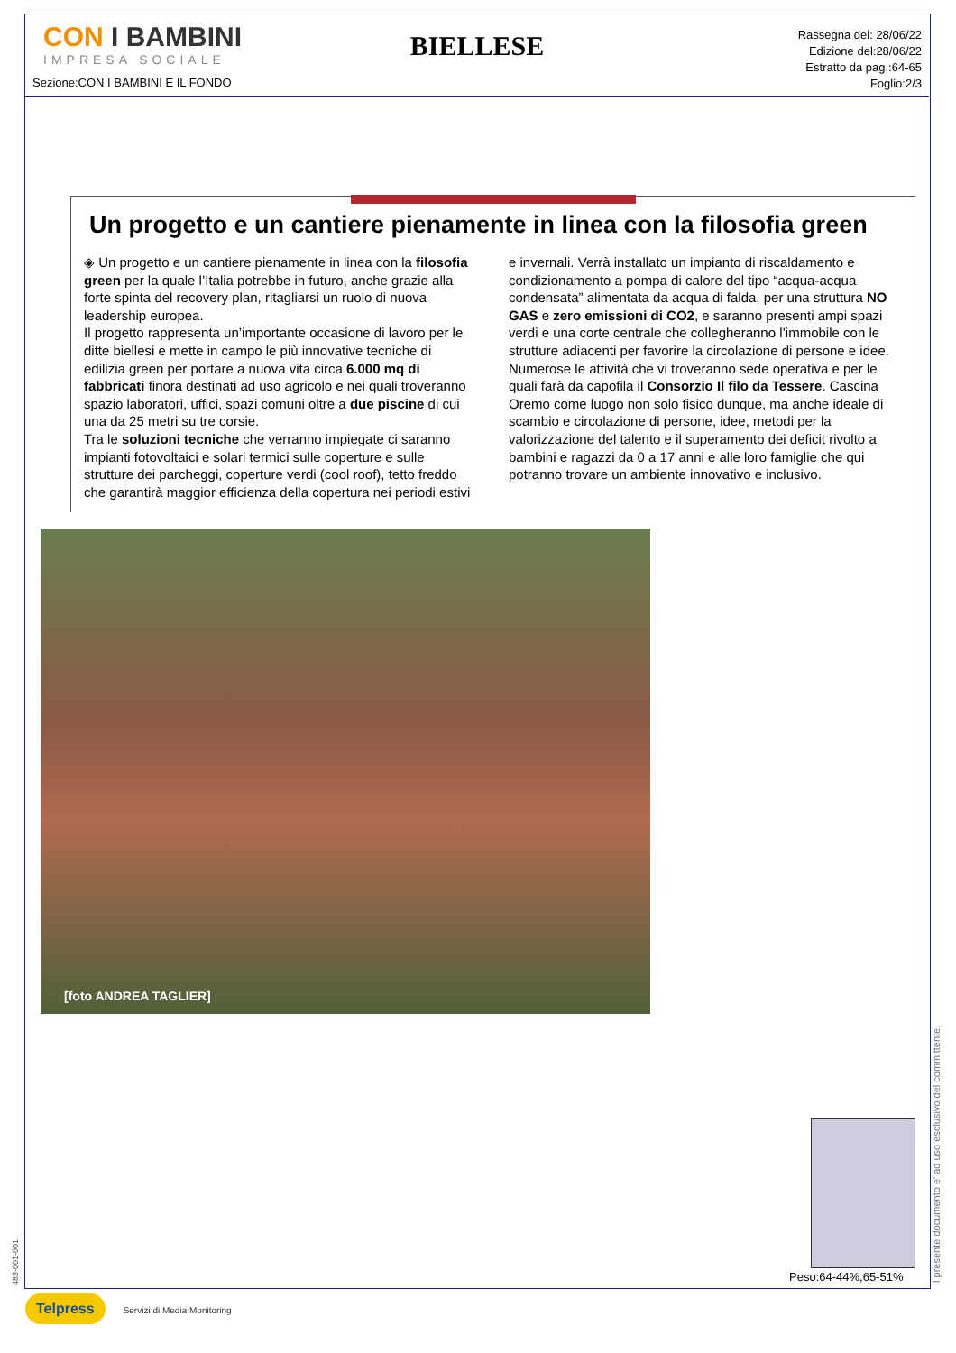CON I BAMBINI
IMPRESA SOCIALE
BIELLESE
Rassegna del: 28/06/22
Edizione del:28/06/22
Estratto da pag.:64-65
Foglio:2/3
Sezione:CON I BAMBINI E IL FONDO
Un progetto e un cantiere pienamente in linea con la filosofia green
◈ Un progetto e un cantiere pienamente in linea con la filosofia green per la quale l’Italia potrebbe in futuro, anche grazie alla forte spinta del recovery plan, ritagliarsi un ruolo di nuova leadership europea.
Il progetto rappresenta un’importante occasione di lavoro per le ditte biellesi e mette in campo le più innovative tecniche di edilizia green per portare a nuova vita circa 6.000 mq di fabbricati finora destinati ad uso agricolo e nei quali troveranno spazio laboratori, uffici, spazi comuni oltre a due piscine di cui una da 25 metri su tre corsie.
Tra le soluzioni tecniche che verranno impiegate ci saranno impianti fotovoltaici e solari termici sulle coperture e sulle strutture dei parcheggi, coperture verdi (cool roof), tetto freddo che garantirà maggior efficienza della copertura nei periodi estivi e invernali. Verrà installato un impianto di riscaldamento e condizionamento a pompa di calore del tipo “acqua-acqua condensata” alimentata da acqua di falda, per una struttura NO GAS e zero emissioni di CO2, e saranno presenti ampi spazi verdi e una corte centrale che collegheranno l’immobile con le strutture adiacenti per favorire la circolazione di persone e idee.
Numerose le attività che vi troveranno sede operativa e per le quali farà da capofila il Consorzio Il filo da Tessere. Cascina Oremo come luogo non solo fisico dunque, ma anche ideale di scambio e circolazione di persone, idee, metodi per la valorizzazione del talento e il superamento dei deficit rivolto a bambini e ragazzi da 0 a 17 anni e alle loro famiglie che qui potranno trovare un ambiente innovativo e inclusivo.
[foto ANDREA TAGLIER]
Peso:64-44%,65-51%
Il presente documento e' ad uso esclusivo del committente.
483-001-001
Telpress Servizi di Media Monitoring